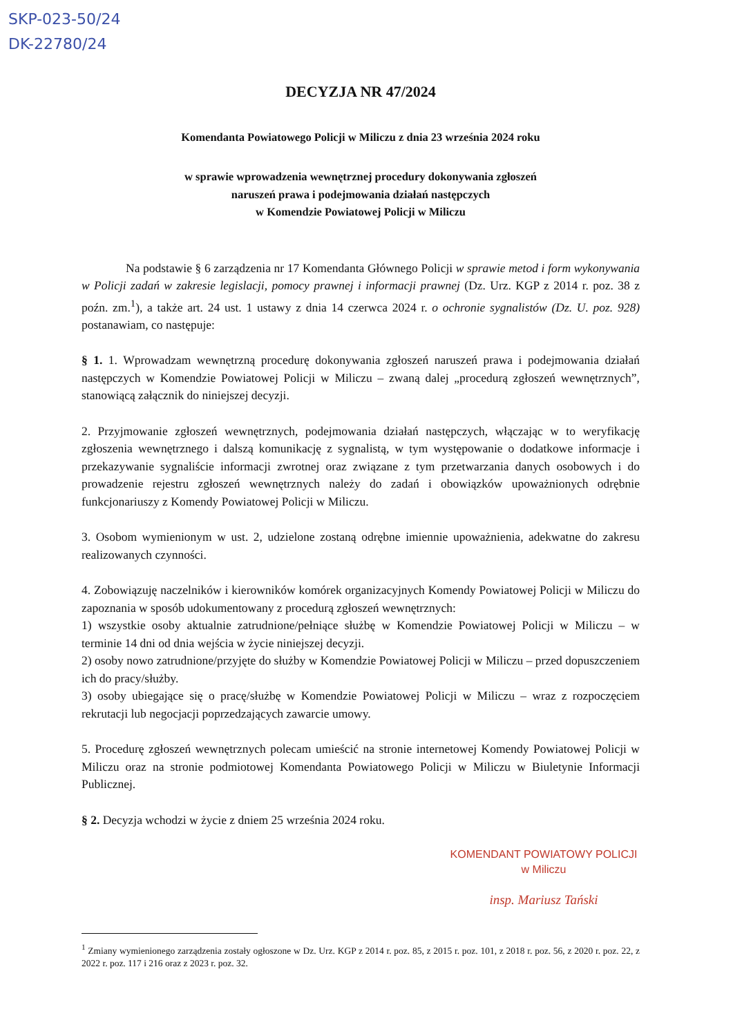SKP-023-50/24
DK-22780/24
DECYZJA NR 47/2024
Komendanta Powiatowego Policji w Miliczu z dnia 23 września 2024 roku
w sprawie wprowadzenia wewnętrznej procedury dokonywania zgłoszeń
naruszeń prawa i podejmowania działań następczych
w Komendzie Powiatowej Policji w Miliczu
Na podstawie § 6 zarządzenia nr 17 Komendanta Głównego Policji w sprawie metod i form wykonywania w Policji zadań w zakresie legislacji, pomocy prawnej i informacji prawnej (Dz. Urz. KGP z 2014 r. poz. 38 z poźn. zm.<sup>1</sup>), a także art. 24 ust. 1 ustawy z dnia 14 czerwca 2024 r. o ochronie sygnalistów (Dz. U. poz. 928) postanawiam, co następuje:
§ 1. 1. Wprowadzam wewnętrzną procedurę dokonywania zgłoszeń naruszeń prawa i podejmowania działań następczych w Komendzie Powiatowej Policji w Miliczu – zwaną dalej „procedurą zgłoszeń wewnętrznych”, stanowiącą załącznik do niniejszej decyzji.
2. Przyjmowanie zgłoszeń wewnętrznych, podejmowania działań następczych, włączając w to weryfikację zgłoszenia wewnętrznego i dalszą komunikację z sygnalistą, w tym występowanie o dodatkowe informacje i przekazywanie sygnaliście informacji zwrotnej oraz związane z tym przetwarzania danych osobowych i do prowadzenie rejestru zgłoszeń wewnętrznych należy do zadań i obowiązków upoważnionych odrębnie funkcjonariuszy z Komendy Powiatowej Policji w Miliczu.
3. Osobom wymienionym w ust. 2, udzielone zostaną odrębne imiennie upoważnienia, adekwatne do zakresu realizowanych czynności.
4. Zobowiązuję naczelników i kierowników komórek organizacyjnych Komendy Powiatowej Policji w Miliczu do zapoznania w sposób udokumentowany z procedurą zgłoszeń wewnętrznych:
1) wszystkie osoby aktualnie zatrudnione/pełniące służbę w Komendzie Powiatowej Policji w Miliczu – w terminie 14 dni od dnia wejścia w życie niniejszej decyzji.
2) osoby nowo zatrudnione/przyjęte do służby w Komendzie Powiatowej Policji w Miliczu – przed dopuszczeniem ich do pracy/służby.
3) osoby ubiegające się o pracę/służbę w Komendzie Powiatowej Policji w Miliczu – wraz z rozpoczęciem rekrutacji lub negocjacji poprzedzających zawarcie umowy.
5. Procedurę zgłoszeń wewnętrznych polecam umieścić na stronie internetowej Komendy Powiatowej Policji w Miliczu oraz na stronie podmiotowej Komendanta Powiatowego Policji w Miliczu w Biuletynie Informacji Publicznej.
§ 2. Decyzja wchodzi w życie z dniem 25 września 2024 roku.
KOMENDANT POWIATOWY POLICJI
w Miliczu
insp. Mariusz Tański
<sup>1</sup> Zmiany wymienionego zarządzenia zostały ogłoszone w Dz. Urz. KGP z 2014 r. poz. 85, z 2015 r. poz. 101, z 2018 r. poz. 56, z 2020 r. poz. 22, z 2022 r. poz. 117 i 216 oraz z 2023 r. poz. 32.